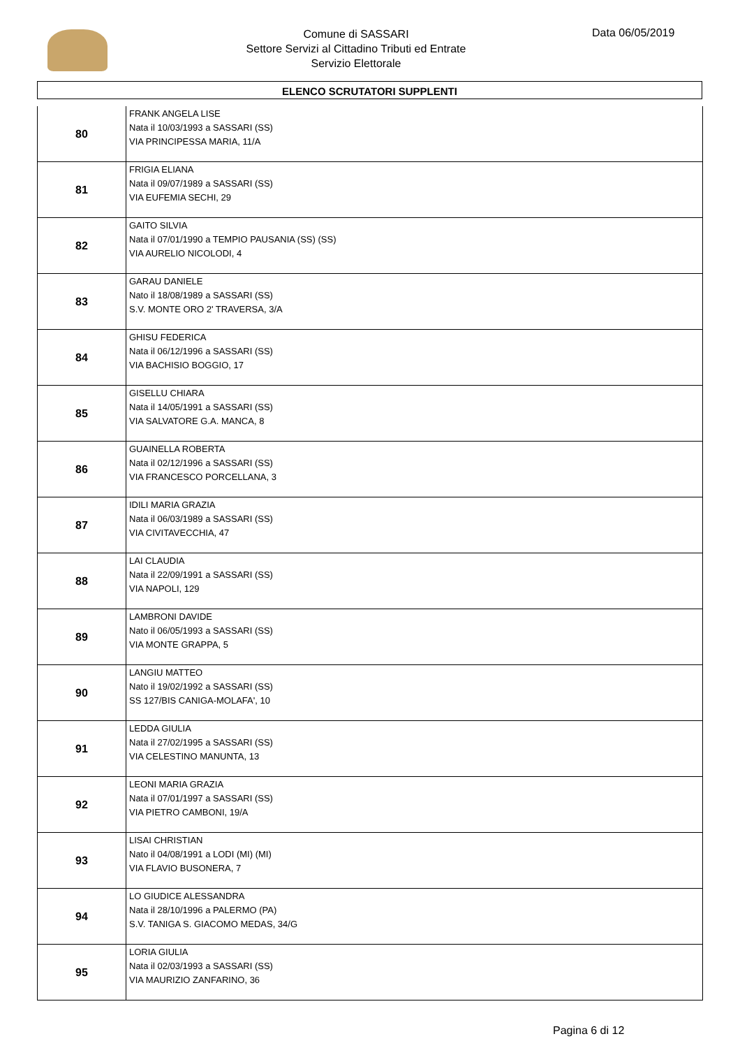Comune di SASSARI
Settore Servizi al Cittadino Tributi ed Entrate
Servizio Elettorale
Data 06/05/2019
ELENCO SCRUTATORI SUPPLENTI
| 80 | FRANK ANGELA LISE Nata il 10/03/1993 a SASSARI (SS) VIA PRINCIPESSA MARIA, 11/A |
| 81 | FRIGIA ELIANA Nata il 09/07/1989 a SASSARI (SS) VIA EUFEMIA SECHI, 29 |
| 82 | GAITO SILVIA Nata il 07/01/1990 a TEMPIO PAUSANIA (SS) (SS) VIA AURELIO NICOLODI, 4 |
| 83 | GARAU DANIELE Nato il 18/08/1989 a SASSARI (SS) S.V. MONTE ORO 2' TRAVERSA, 3/A |
| 84 | GHISU FEDERICA Nata il 06/12/1996 a SASSARI (SS) VIA BACHISIO BOGGIO, 17 |
| 85 | GISELLU CHIARA Nata il 14/05/1991 a SASSARI (SS) VIA SALVATORE G.A. MANCA, 8 |
| 86 | GUAINELLA ROBERTA Nata il 02/12/1996 a SASSARI (SS) VIA FRANCESCO PORCELLANA, 3 |
| 87 | IDILI MARIA GRAZIA Nata il 06/03/1989 a SASSARI (SS) VIA CIVITAVECCHIA, 47 |
| 88 | LAI CLAUDIA Nata il 22/09/1991 a SASSARI (SS) VIA NAPOLI, 129 |
| 89 | LAMBRONI DAVIDE Nato il 06/05/1993 a SASSARI (SS) VIA MONTE GRAPPA, 5 |
| 90 | LANGIU MATTEO Nato il 19/02/1992 a SASSARI (SS) SS 127/BIS CANIGA-MOLAFA', 10 |
| 91 | LEDDA GIULIA Nata il 27/02/1995 a SASSARI (SS) VIA CELESTINO MANUNTA, 13 |
| 92 | LEONI MARIA GRAZIA Nata il 07/01/1997 a SASSARI (SS) VIA PIETRO CAMBONI, 19/A |
| 93 | LISAI CHRISTIAN Nato il 04/08/1991 a LODI (MI) (MI) VIA FLAVIO BUSONERA, 7 |
| 94 | LO GIUDICE ALESSANDRA Nata il 28/10/1996 a PALERMO (PA) S.V. TANIGA S. GIACOMO MEDAS, 34/G |
| 95 | LORIA GIULIA Nata il 02/03/1993 a SASSARI (SS) VIA MAURIZIO ZANFARINO, 36 |
Pagina 6 di 12